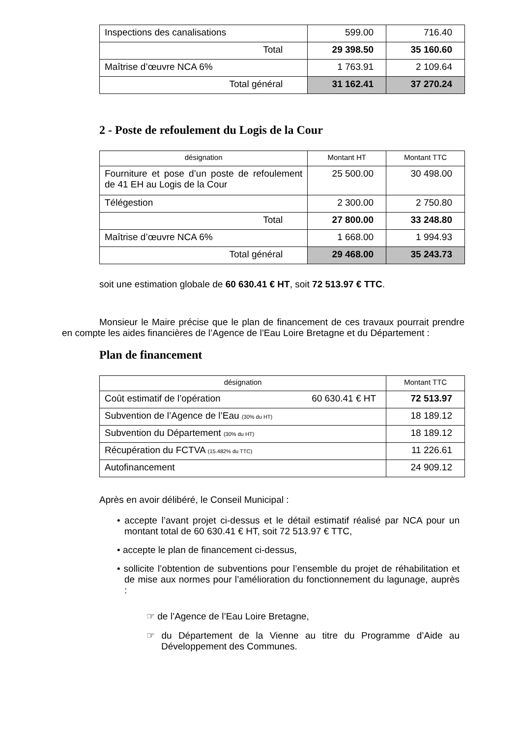| Inspections des canalisations | 599.00 | 716.40 |
| Total | 29 398.50 | 35 160.60 |
| Maîtrise d’œuvre NCA 6% | 1 763.91 | 2 109.64 |
| Total général | 31 162.41 | 37 270.24 |
2 - Poste de refoulement du Logis de la Cour
| désignation | Montant HT | Montant TTC |
| Fourniture et pose d’un poste de refoulement de 41 EH au Logis de la Cour | 25 500.00 | 30 498.00 |
| Télégestion | 2 300.00 | 2 750.80 |
| Total | 27 800.00 | 33 248.80 |
| Maîtrise d’œuvre NCA 6% | 1 668.00 | 1 994.93 |
| Total général | 29 468.00 | 35 243.73 |
soit une estimation globale de 60 630.41 € HT, soit 72 513.97 € TTC.
Monsieur le Maire précise que le plan de financement de ces travaux pourrait prendre en compte les aides financières de l’Agence de l’Eau Loire Bretagne et du Département :
Plan de financement
| désignation | Montant TTC |
| Coût estimatif de l’opération 60 630.41 € HT | 72 513.97 |
| Subvention de l’Agence de l’Eau (30% du HT) | 18 189.12 |
| Subvention du Département (30% du HT) | 18 189.12 |
| Récupération du FCTVA (15.482% du TTC) | 11 226.61 |
| Autofinancement | 24 909.12 |
Après en avoir délibéré, le Conseil Municipal :
• accepte l’avant projet ci-dessus et le détail estimatif réalisé par NCA pour un montant total de 60 630.41 € HT, soit 72 513.97 € TTC,
• accepte le plan de financement ci-dessus,
• sollicite l’obtention de subventions pour l’ensemble du projet de réhabilitation et de mise aux normes pour l’amélioration du fonctionnement du lagunage, auprès :
☞ de l’Agence de l’Eau Loire Bretagne,
☞ du Département de la Vienne au titre du Programme d’Aide au Développement des Communes.